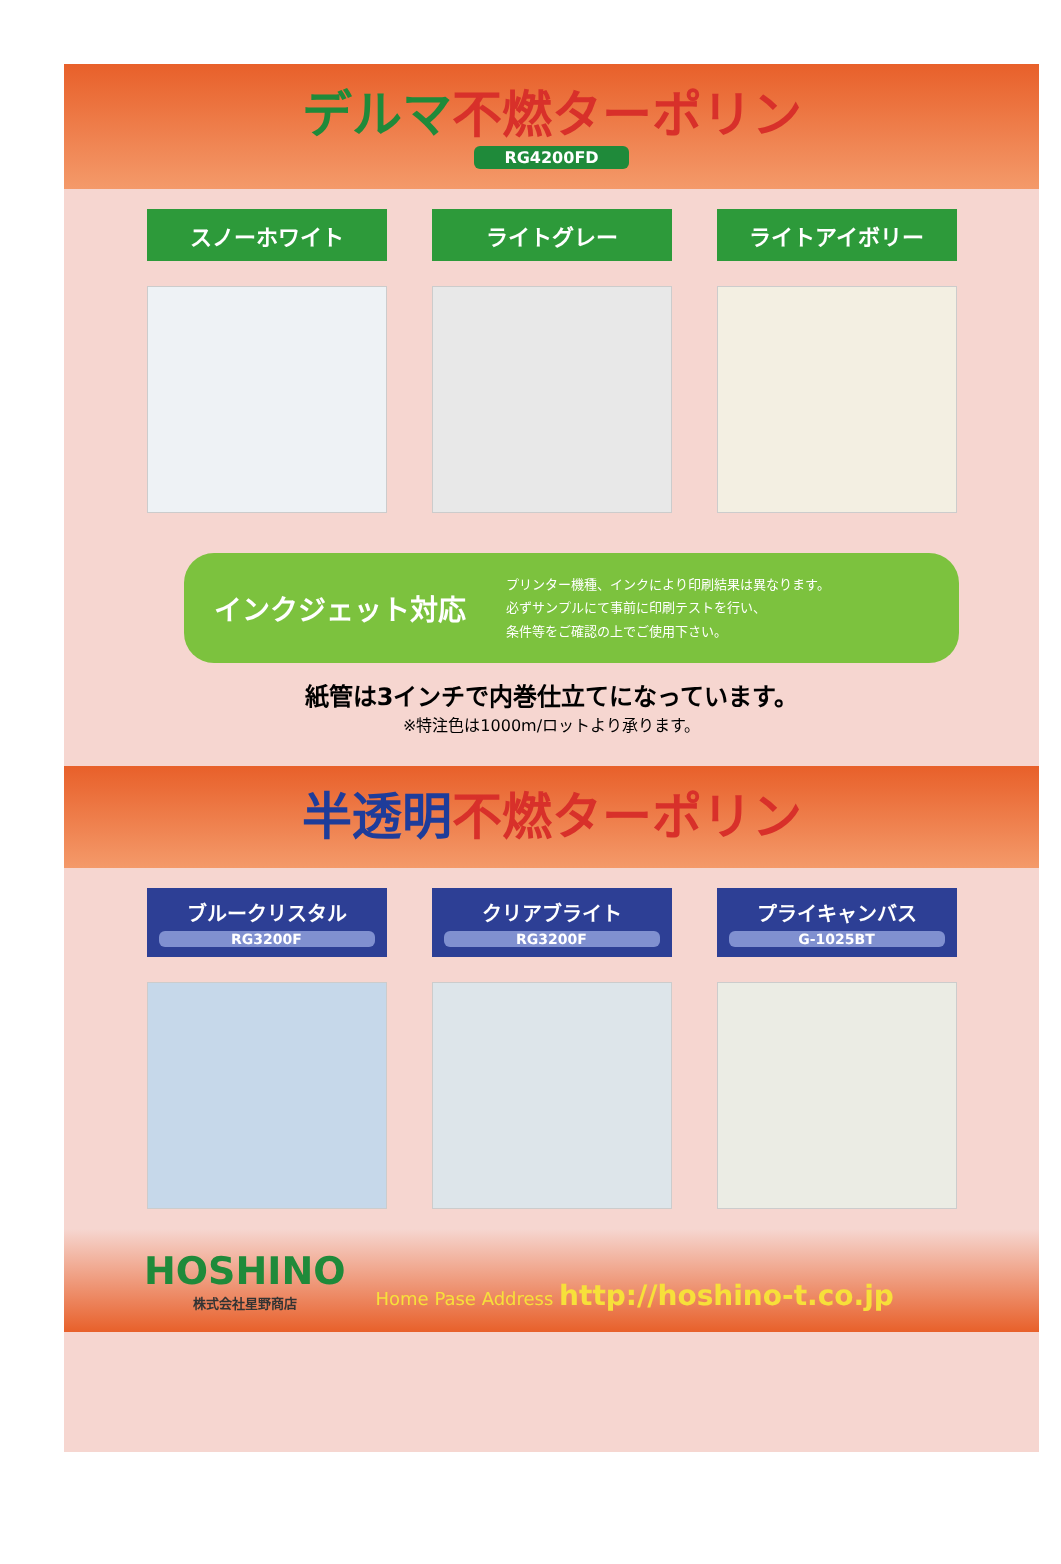デルマ 不燃ターポリン
RG4200FD
スノーホワイト ライトグレー ライトアイボリー
インクジェット対応
プリンター機種、インクにより印刷結果は異なります。
必ずサンプルにて事前に印刷テストを行い、
条件等をご確認の上でご使用下さい。
紙管は3インチで内巻仕立てになっています。
※特注色は1000m/ロットより承ります。
半透明 不燃ターポリン
ブルークリスタル
RG3200F
クリアブライト
RG3200F
プライキャンバス
G-1025BT
HOSHINO
株式会社星野商店
Home Pase Address http://hoshino-t.co.jp